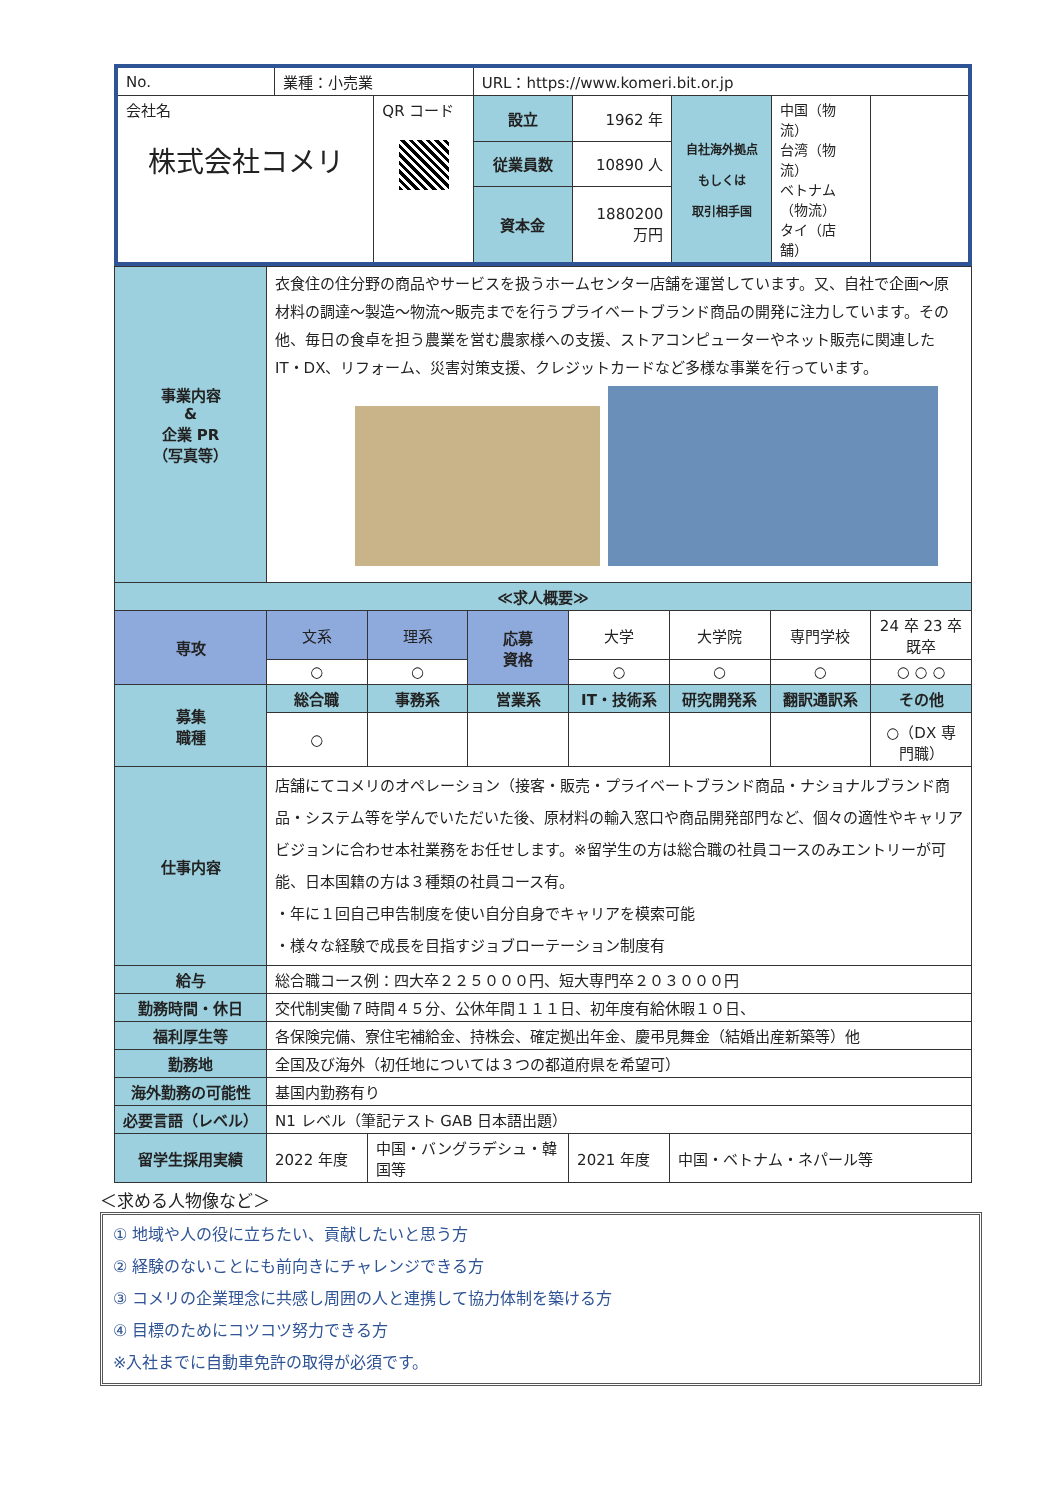| No. | 業種：小売業 | | URL：https://www.komeri.bit.or.jp | | | |
| 会社名 株式会社コメリ | | QR コード | 設立 | 1962 年 | 自社海外拠点 もしくは 取引相手国 | 中国（物流） 台湾（物流） ベトナム（物流） タイ（店舗） |
| | | | 従業員数 | 10890 人 | | |
| | | | 資本金 | 1880200 万円 | | |
| 事業内容 & 企業 PR （写真等） | 衣食住の住分野の商品やサービスを扱うホームセンター店舗を運営しています。又、自社で企画～原材料の調達～製造～物流～販売までを行うプライベートブランド商品の開発に注力しています。その他、毎日の食卓を担う農業を営む農家様への支援、ストアコンピューターやネット販売に関連した IT・DX、リフォーム、災害対策支援、クレジットカードなど多様な事業を行っています。 | | | | | | |
| ≪求人概要≫ | | | | | | | |
| 専攻 | 文系 | 理系 | 応募 資格 | 大学 | 大学院 | 専門学校 | 24 卒 23 卒 既卒 |
| | ○ | ○ | | ○ | ○ | ○ | ○ ○ ○ |
| 募集 職種 | 総合職 | 事務系 | 営業系 | IT・技術系 | 研究開発系 | 翻訳通訳系 | その他 |
| | ○ | | | | | | ○（DX 専門職） |
| 仕事内容 | 店舗にてコメリのオペレーション（接客・販売・プライベートブランド商品・ナショナルブランド商品・システム等を学んでいただいた後、原材料の輸入窓口や商品開発部門など、個々の適性やキャリアビジョンに合わせ本社業務をお任せします。※留学生の方は総合職の社員コースのみエントリーが可能、日本国籍の方は３種類の社員コース有。 ・年に１回自己申告制度を使い自分自身でキャリアを模索可能 ・様々な経験で成長を目指すジョブローテーション制度有 | | | | | | |
| 給与 | 総合職コース例：四大卒２２５０００円、短大専門卒２０３０００円 | | | | | | |
| 勤務時間・休日 | 交代制実働７時間４５分、公休年間１１１日、初年度有給休暇１０日、 | | | | | | |
| 福利厚生等 | 各保険完備、寮住宅補給金、持株会、確定拠出年金、慶弔見舞金（結婚出産新築等）他 | | | | | | |
| 勤務地 | 全国及び海外（初任地については３つの都道府県を希望可） | | | | | | |
| 海外勤務の可能性 | 基国内勤務有り | | | | | | |
| 必要言語（レベル） | N1 レベル（筆記テスト GAB 日本語出題） | | | | | | |
| 留学生採用実績 | 2022 年度 | 中国・バングラデシュ・韓国等 | | 2021 年度 | 中国・ベトナム・ネパール等 | | |
＜求める人物像など＞
① 地域や人の役に立ちたい、貢献したいと思う方
② 経験のないことにも前向きにチャレンジできる方
③ コメリの企業理念に共感し周囲の人と連携して協力体制を築ける方
④ 目標のためにコツコツ努力できる方
※入社までに自動車免許の取得が必須です。